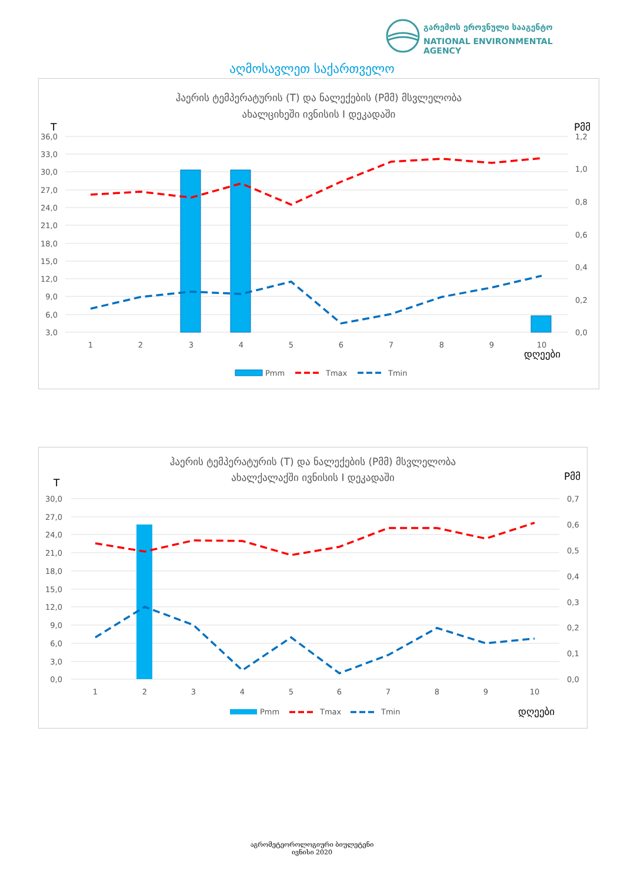გარემოს ეროვნული სააგენტო
NATIONAL ENVIRONMENTAL AGENCY
აღმოსავლეთ საქართველო
ჰაერის ტემპერატურის (T) და ნალექების (Pმმ) მსვლელობა
ახალციხეში ივნისის I დეკადაში
T
Pმმ
36,0
33,0
30,0
27,0
24,0
21,0
18,0
15,0
12,0
9,0
6,0
3,0
1,2
1,0
0,8
0,6
0,4
0,2
0,0
1
2
3
4
5
6
7
8
9
10
დღეები
Pmm
Tmax
Tmin
ჰაერის ტემპერატურის (T) და ნალექების (Pმმ) მსვლელობა
ახალქალაქში ივნისის I დეკადაში
T
Pმმ
30,0
27,0
24,0
21,0
18,0
15,0
12,0
9,0
6,0
3,0
0,0
0,7
0,6
0,5
0,4
0,3
0,2
0,1
0,0
1
2
3
4
5
6
7
8
9
10
Pmm
Tmax
Tmin
დღეები
აგრომეტეოროლოგიური ბიულეტენი
ივნისი 2020